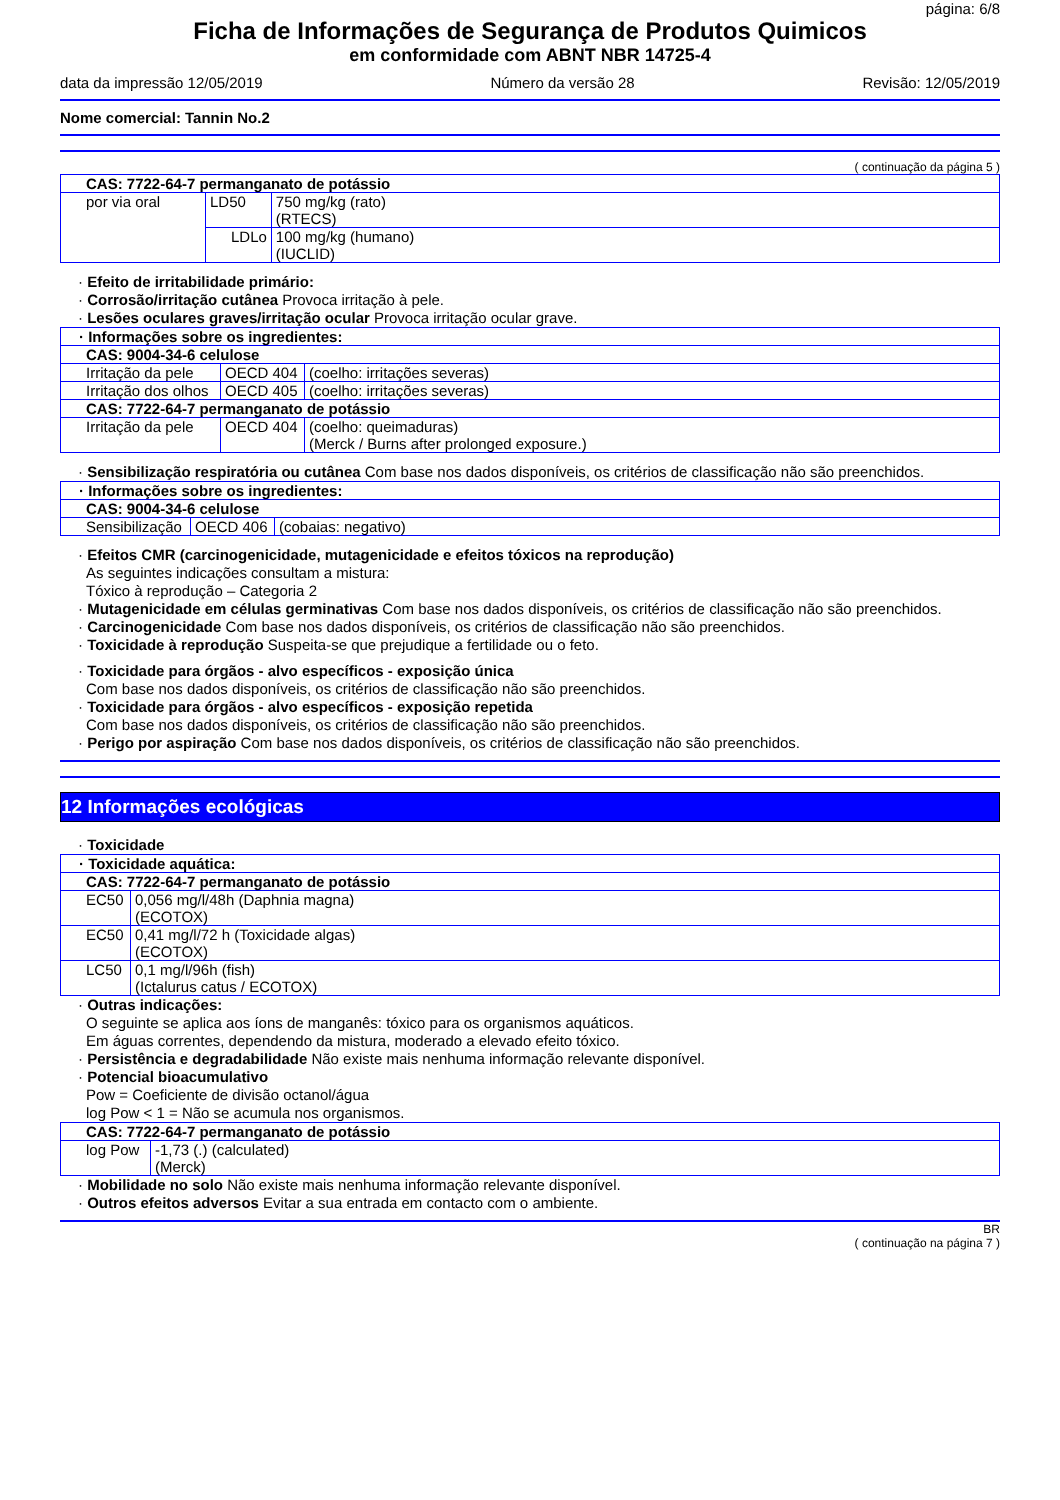página: 6/8
Ficha de Informações de Segurança de Produtos Quimicos
em conformidade com ABNT NBR 14725-4
data da impressão 12/05/2019 Número da versão 28 Revisão: 12/05/2019
Nome comercial: Tannin No.2
( continuação da página 5 )
| CAS: 7722-64-7 permanganato de potássio | | |
| --- | --- | --- |
| por via oral | LD50 | 750 mg/kg (rato) (RTECS) |
| | LDLo | 100 mg/kg (humano) (IUCLID) |
· Efeito de irritabilidade primário:
· Corrosão/irritação cutânea Provoca irritação à pele.
· Lesões oculares graves/irritação ocular Provoca irritação ocular grave.
| · Informações sobre os ingredientes: | | |
| --- | --- | --- |
| CAS: 9004-34-6 celulose | | |
| Irritação da pele | OECD 404 | (coelho: irritações severas) |
| Irritação dos olhos | OECD 405 | (coelho: irritações severas) |
| CAS: 7722-64-7 permanganato de potássio | | |
| Irritação da pele | OECD 404 | (coelho: queimaduras) (Merck / Burns after prolonged exposure.) |
· Sensibilização respiratória ou cutânea Com base nos dados disponíveis, os critérios de classificação não são preenchidos.
| · Informações sobre os ingredientes: | | |
| --- | --- | --- |
| CAS: 9004-34-6 celulose | | |
| Sensibilização | OECD 406 | (cobaias: negativo) |
· Efeitos CMR (carcinogenicidade, mutagenicidade e efeitos tóxicos na reprodução)
As seguintes indicações consultam a mistura:
Tóxico à reprodução – Categoria 2
· Mutagenicidade em células germinativas Com base nos dados disponíveis, os critérios de classificação não são preenchidos.
· Carcinogenicidade Com base nos dados disponíveis, os critérios de classificação não são preenchidos.
· Toxicidade à reprodução Suspeita-se que prejudique a fertilidade ou o feto.
· Toxicidade para órgãos - alvo específicos - exposição única
Com base nos dados disponíveis, os critérios de classificação não são preenchidos.
· Toxicidade para órgãos - alvo específicos - exposição repetida
Com base nos dados disponíveis, os critérios de classificação não são preenchidos.
· Perigo por aspiração Com base nos dados disponíveis, os critérios de classificação não são preenchidos.
12 Informações ecológicas
· Toxicidade
| · Toxicidade aquática: | |
| --- | --- |
| CAS: 7722-64-7 permanganato de potássio | |
| EC50 | 0,056 mg/l/48h (Daphnia magna) (ECOTOX) |
| EC50 | 0,41 mg/l/72 h (Toxicidade algas) (ECOTOX) |
| LC50 | 0,1 mg/l/96h (fish) (Ictalurus catus / ECOTOX) |
· Outras indicações:
O seguinte se aplica aos íons de manganês: tóxico para os organismos aquáticos.
Em águas correntes, dependendo da mistura, moderado a elevado efeito tóxico.
· Persistência e degradabilidade Não existe mais nenhuma informação relevante disponível.
· Potencial bioacumulativo
Pow = Coeficiente de divisão octanol/água
log Pow < 1 = Não se acumula nos organismos.
| CAS: 7722-64-7 permanganato de potássio | |
| --- | --- |
| log Pow | -1,73 (.) (calculated) (Merck) |
· Mobilidade no solo Não existe mais nenhuma informação relevante disponível.
· Outros efeitos adversos Evitar a sua entrada em contacto com o ambiente.
BR
( continuação na página 7 )